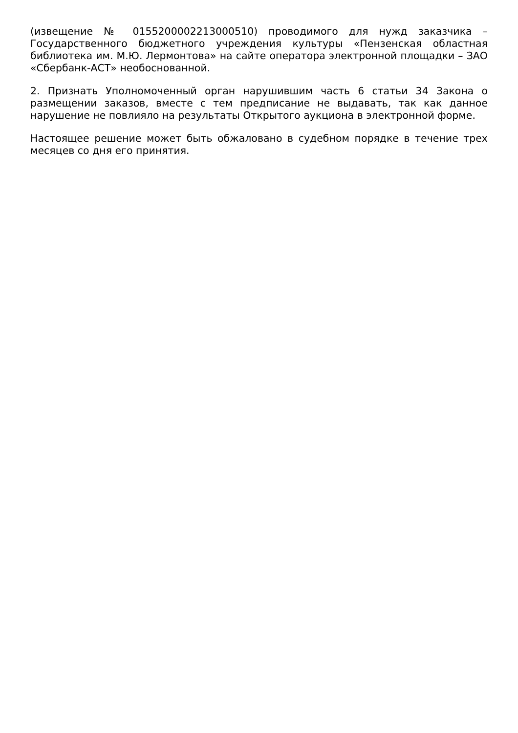(извещение № 0155200002213000510) проводимого для нужд заказчика – Государственного бюджетного учреждения культуры «Пензенская областная библиотека им. М.Ю. Лермонтова» на сайте оператора электронной площадки – ЗАО «Сбербанк-АСТ» необоснованной.
2. Признать Уполномоченный орган нарушившим часть 6 статьи 34 Закона о размещении заказов, вместе с тем предписание не выдавать, так как данное нарушение не повлияло на результаты Открытого аукциона в электронной форме.
Настоящее решение может быть обжаловано в судебном порядке в течение трех месяцев со дня его принятия.